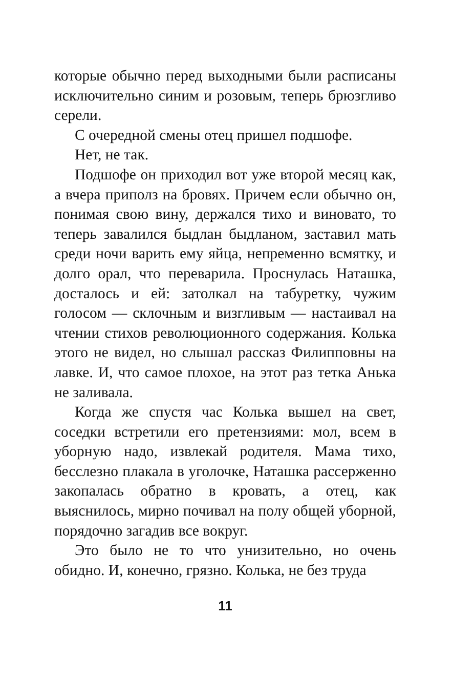которые обычно перед выходными были распи­саны исключительно синим и розовым, теперь брюзгливо серели.
С очередной смены отец пришел подшофе.
Нет, не так.
Подшофе он приходил вот уже второй месяц как, а вчера приполз на бровях. Причем если обычно он, понимая свою вину, держался тихо и виновато, то теперь завалился быдлан быд­ланом, заставил мать среди ночи варить ему яйца, непременно всмятку, и долго орал, что переварила. Проснулась Наташка, досталось и ей: затолкал на табуретку, чужим голосом — склочным и визгливым — настаивал на чтении стихов революционного содержания. Колька этого не видел, но слышал рассказ Филипповны на лавке. И, что самое плохое, на этот раз тетка Анька не заливала.
Когда же спустя час Колька вышел на свет, соседки встретили его претензиями: мол, всем в уборную надо, извлекай родителя. Мама тихо, бесслезно плакала в уголочке, Наташка рассер­женно закопалась обратно в кровать, а отец, как выяснилось, мирно почивал на полу общей уборной, порядочно загадив все вокруг.
Это было не то что унизительно, но очень обидно. И, конечно, грязно. Колька, не без труда
11